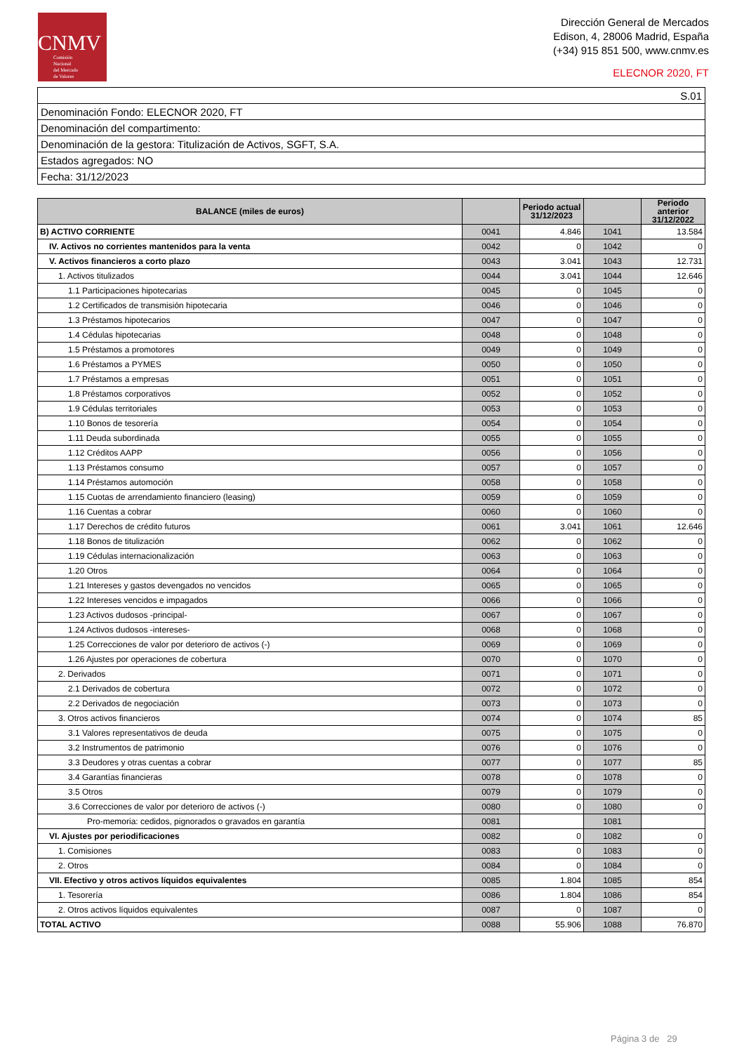CNMV
Comisión
Nacional
del Mercado
de Valores
Dirección General de Mercados
Edison, 4, 28006 Madrid, España
(+34) 915 851 500, www.cnmv.es
ELECNOR 2020, FT
| S.01 |
| Denominación Fondo: ELECNOR 2020, FT |
| Denominación del compartimento: |
| Denominación de la gestora: Titulización de Activos, SGFT, S.A. |
| Estados agregados: NO |
| Fecha: 31/12/2023 |
| BALANCE (miles de euros) | | Periodo actual 31/12/2023 | | Periodo anterior 31/12/2022 |
| --- | --- | --- | --- | --- |
| B) ACTIVO CORRIENTE | 0041 | 4.846 | 1041 | 13.584 |
| IV. Activos no corrientes mantenidos para la venta | 0042 | 0 | 1042 | 0 |
| V. Activos financieros a corto plazo | 0043 | 3.041 | 1043 | 12.731 |
| 1. Activos titulizados | 0044 | 3.041 | 1044 | 12.646 |
| 1.1 Participaciones hipotecarias | 0045 | 0 | 1045 | 0 |
| 1.2 Certificados de transmisión hipotecaria | 0046 | 0 | 1046 | 0 |
| 1.3 Préstamos hipotecarios | 0047 | 0 | 1047 | 0 |
| 1.4 Cédulas hipotecarias | 0048 | 0 | 1048 | 0 |
| 1.5 Préstamos a promotores | 0049 | 0 | 1049 | 0 |
| 1.6 Préstamos a PYMES | 0050 | 0 | 1050 | 0 |
| 1.7 Préstamos a empresas | 0051 | 0 | 1051 | 0 |
| 1.8 Préstamos corporativos | 0052 | 0 | 1052 | 0 |
| 1.9 Cédulas territoriales | 0053 | 0 | 1053 | 0 |
| 1.10 Bonos de tesorería | 0054 | 0 | 1054 | 0 |
| 1.11 Deuda subordinada | 0055 | 0 | 1055 | 0 |
| 1.12 Créditos AAPP | 0056 | 0 | 1056 | 0 |
| 1.13 Préstamos consumo | 0057 | 0 | 1057 | 0 |
| 1.14 Préstamos automoción | 0058 | 0 | 1058 | 0 |
| 1.15 Cuotas de arrendamiento financiero (leasing) | 0059 | 0 | 1059 | 0 |
| 1.16 Cuentas a cobrar | 0060 | 0 | 1060 | 0 |
| 1.17 Derechos de crédito futuros | 0061 | 3.041 | 1061 | 12.646 |
| 1.18 Bonos de titulización | 0062 | 0 | 1062 | 0 |
| 1.19 Cédulas internacionalización | 0063 | 0 | 1063 | 0 |
| 1.20 Otros | 0064 | 0 | 1064 | 0 |
| 1.21 Intereses y gastos devengados no vencidos | 0065 | 0 | 1065 | 0 |
| 1.22 Intereses vencidos e impagados | 0066 | 0 | 1066 | 0 |
| 1.23 Activos dudosos -principal- | 0067 | 0 | 1067 | 0 |
| 1.24 Activos dudosos -intereses- | 0068 | 0 | 1068 | 0 |
| 1.25 Correcciones de valor por deterioro de activos (-) | 0069 | 0 | 1069 | 0 |
| 1.26 Ajustes por operaciones de cobertura | 0070 | 0 | 1070 | 0 |
| 2. Derivados | 0071 | 0 | 1071 | 0 |
| 2.1 Derivados de cobertura | 0072 | 0 | 1072 | 0 |
| 2.2 Derivados de negociación | 0073 | 0 | 1073 | 0 |
| 3. Otros activos financieros | 0074 | 0 | 1074 | 85 |
| 3.1 Valores representativos de deuda | 0075 | 0 | 1075 | 0 |
| 3.2 Instrumentos de patrimonio | 0076 | 0 | 1076 | 0 |
| 3.3 Deudores y otras cuentas a cobrar | 0077 | 0 | 1077 | 85 |
| 3.4 Garantías financieras | 0078 | 0 | 1078 | 0 |
| 3.5 Otros | 0079 | 0 | 1079 | 0 |
| 3.6 Correcciones de valor por deterioro de activos (-) | 0080 | 0 | 1080 | 0 |
| Pro-memoria: cedidos, pignorados o gravados en garantía | 0081 | | 1081 | |
| VI. Ajustes por periodificaciones | 0082 | 0 | 1082 | 0 |
| 1. Comisiones | 0083 | 0 | 1083 | 0 |
| 2. Otros | 0084 | 0 | 1084 | 0 |
| VII. Efectivo y otros activos líquidos equivalentes | 0085 | 1.804 | 1085 | 854 |
| 1. Tesorería | 0086 | 1.804 | 1086 | 854 |
| 2. Otros activos líquidos equivalentes | 0087 | 0 | 1087 | 0 |
| TOTAL ACTIVO | 0088 | 55.906 | 1088 | 76.870 |
Página 3 de 29